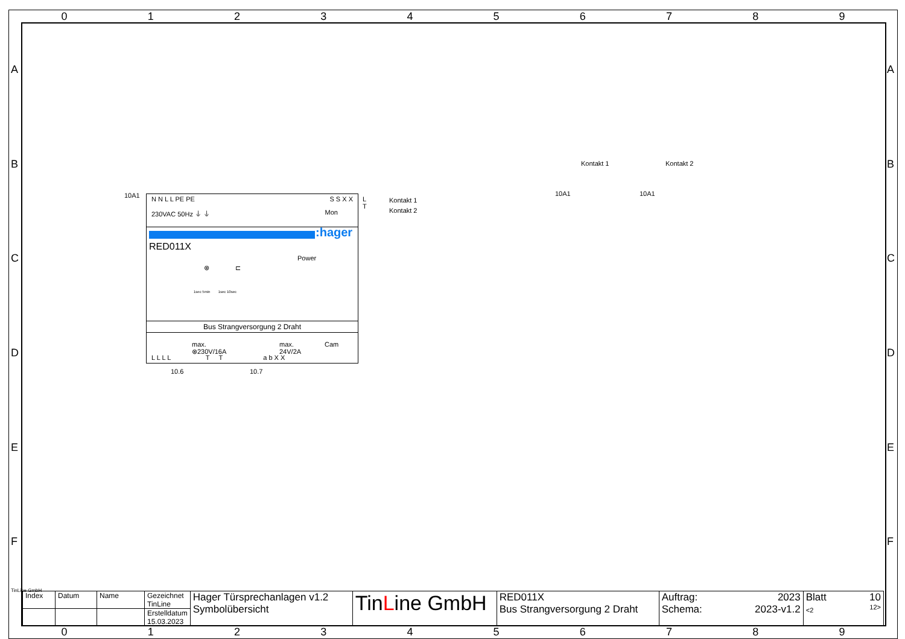0 1 2 3 4 5 6 7 8 9
A
B
C
D
E
F
A
B
C
D
E
F
10A1
N N L L PE PE S S X X
230VAC 50Hz ⏚ ⏚ Mon
:hager
RED011X
Power
⊗ ⊏
1sec 5min 1sec 10sec
Bus Strangversorgung 2 Draht
max.
⊗230V/16A
max.
24V/2A
Cam
L L L L T T a b X X
10.6 10.7
L
T
Kontakt 1
Kontakt 2
10A1
Kontakt 1
10A1
Kontakt 2
| Index | Datum | Name | Gezeichnet TinLine | Hager Türsprechanlagen v1.2 Symbolübersicht | Tin L ine GmbH | RED011X Bus Strangversorgung 2 Draht | Auftrag: 2023 Schema: 2023-v1.2 | Blatt 10 <2 12> |
| | | | Erstelldatum 15.03.2023 | | | | | |
0 1 2 3 4 5 6 7 8 9
TinLine GmbH